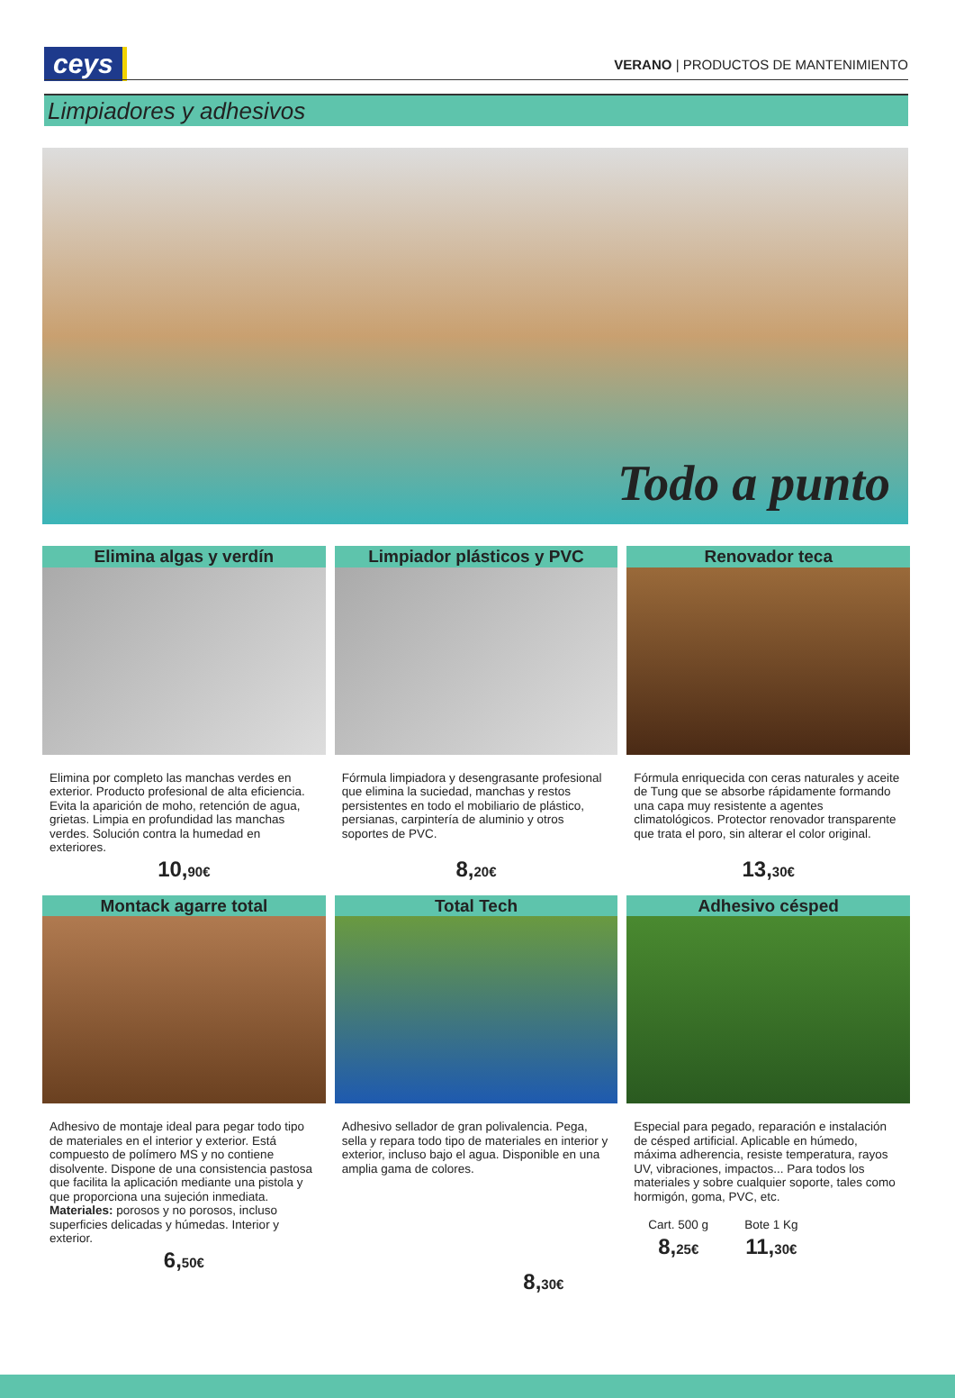ceys
VERANO | PRODUCTOS DE MANTENIMIENTO
Limpiadores y adhesivos
Todo a punto
Elimina algas y verdín
Elimina por completo las manchas verdes en exterior. Producto profesional de alta eficiencia. Evita la aparición de moho, retención de agua, grietas. Limpia en profundidad las manchas verdes. Solución contra la humedad en exteriores.
10,90€
Limpiador plásticos y PVC
Fórmula limpiadora y desengrasante profesional que elimina la suciedad, manchas y restos persistentes en todo el mobiliario de plástico, persianas, carpintería de aluminio y otros soportes de PVC.
8,20€
Renovador teca
Fórmula enriquecida con ceras naturales y aceite de Tung que se absorbe rápidamente formando una capa muy resistente a agentes climatológicos. Protector renovador transparente que trata el poro, sin alterar el color original.
13,30€
Montack agarre total
Adhesivo de montaje ideal para pegar todo tipo de materiales en el interior y exterior. Está compuesto de polímero MS y no contiene disolvente. Dispone de una consistencia pastosa que facilita la aplicación mediante una pistola y que proporciona una sujeción inmediata.
Materiales: porosos y no porosos, incluso superficies delicadas y húmedas. Interior y exterior.
6,50€
Total Tech
Adhesivo sellador de gran polivalencia. Pega, sella y repara todo tipo de materiales en interior y exterior, incluso bajo el agua. Disponible en una amplia gama de colores.
8,30€
Adhesivo césped
Especial para pegado, reparación e instalación de césped artificial. Aplicable en húmedo, máxima adherencia, resiste temperatura, rayos UV, vibraciones, impactos... Para todos los materiales y sobre cualquier soporte, tales como hormigón, goma, PVC, etc.
Cart. 500 g
8,25€
Bote 1 Kg
11,30€